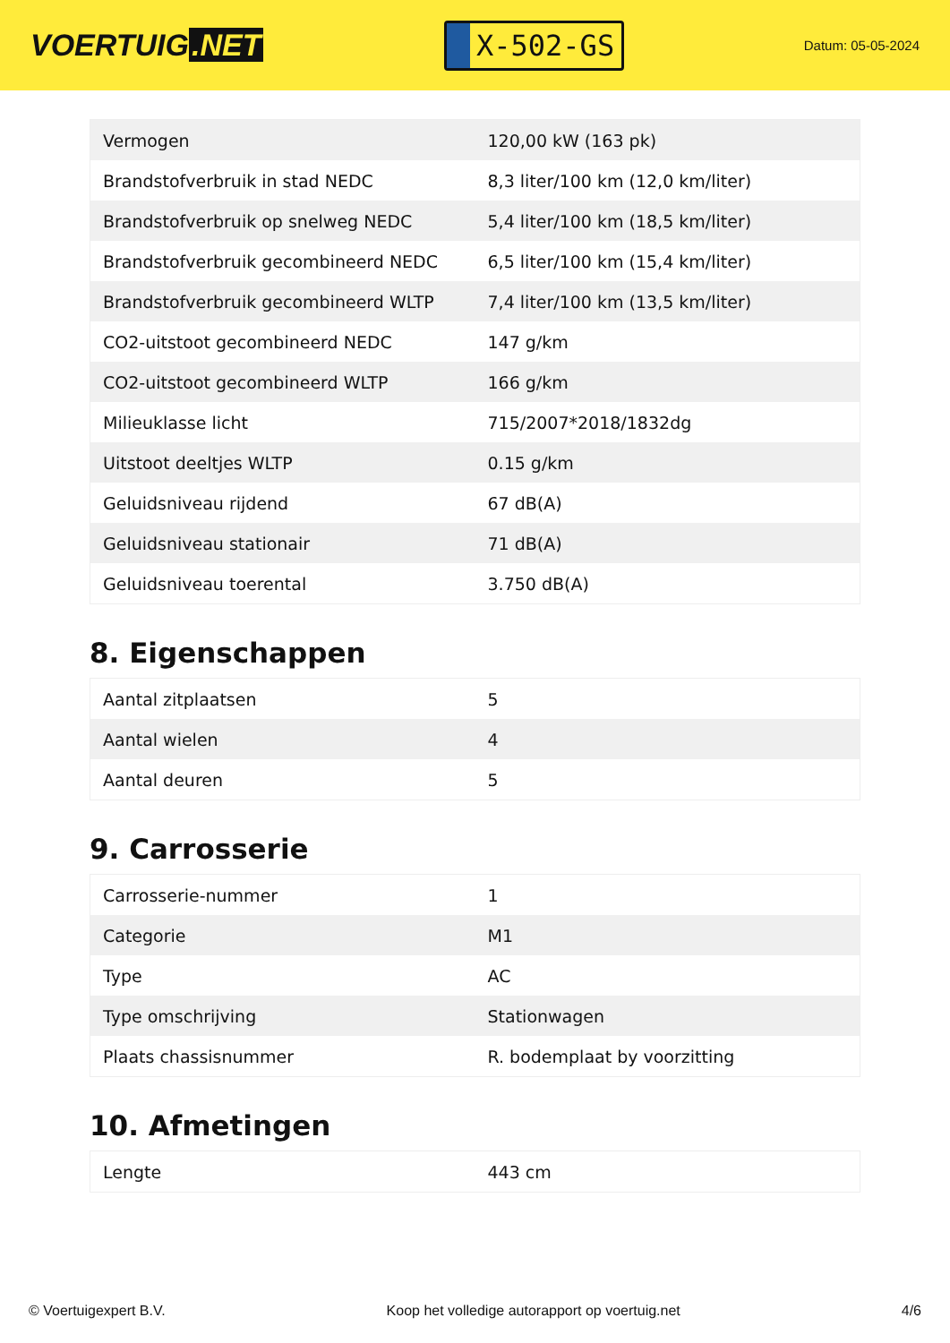VOERTUIG.NET
X-502-GS
Datum: 05-05-2024
| Vermogen | 120,00 kW (163 pk) |
| Brandstofverbruik in stad NEDC | 8,3 liter/100 km (12,0 km/liter) |
| Brandstofverbruik op snelweg NEDC | 5,4 liter/100 km (18,5 km/liter) |
| Brandstofverbruik gecombineerd NEDC | 6,5 liter/100 km (15,4 km/liter) |
| Brandstofverbruik gecombineerd WLTP | 7,4 liter/100 km (13,5 km/liter) |
| CO2-uitstoot gecombineerd NEDC | 147 g/km |
| CO2-uitstoot gecombineerd WLTP | 166 g/km |
| Milieuklasse licht | 715/2007*2018/1832dg |
| Uitstoot deeltjes WLTP | 0.15 g/km |
| Geluidsniveau rijdend | 67 dB(A) |
| Geluidsniveau stationair | 71 dB(A) |
| Geluidsniveau toerental | 3.750 dB(A) |
8. Eigenschappen
| Aantal zitplaatsen | 5 |
| Aantal wielen | 4 |
| Aantal deuren | 5 |
9. Carrosserie
| Carrosserie-nummer | 1 |
| Categorie | M1 |
| Type | AC |
| Type omschrijving | Stationwagen |
| Plaats chassisnummer | R. bodemplaat by voorzitting |
10. Afmetingen
| Lengte | 443 cm |
© Voertuigexpert B.V. Koop het volledige autorapport op voertuig.net 4/6